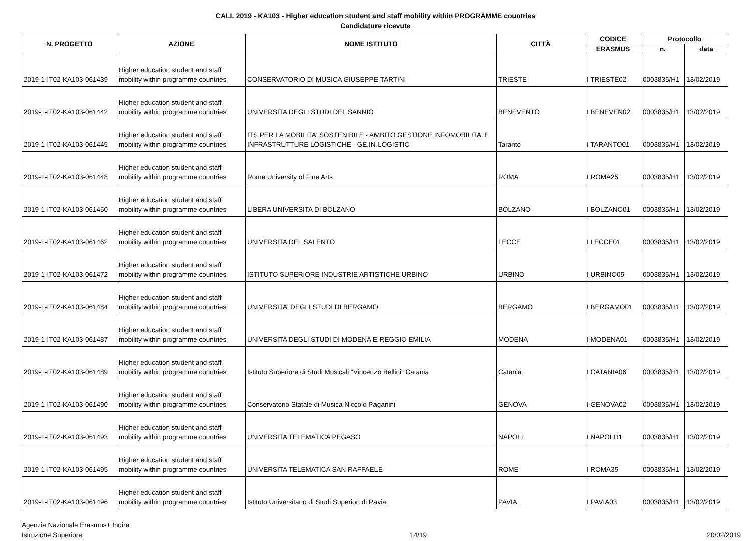CALL 2019 - KA103 - Higher education student and staff mobility within PROGRAMME countries
Candidature ricevute
| N. PROGETTO | AZIONE | NOME ISTITUTO | CITTÀ | CODICE | Protocollo | |
| --- | --- | --- | --- | --- | --- | --- |
| | | | | ERASMUS | n. | data |
| 2019-1-IT02-KA103-061439 | Higher education student and staff mobility within programme countries | CONSERVATORIO DI MUSICA GIUSEPPE TARTINI | TRIESTE | I TRIESTE02 | 0003835/H1 | 13/02/2019 |
| 2019-1-IT02-KA103-061442 | Higher education student and staff mobility within programme countries | UNIVERSITA DEGLI STUDI DEL SANNIO | BENEVENTO | I BENEVEN02 | 0003835/H1 | 13/02/2019 |
| 2019-1-IT02-KA103-061445 | Higher education student and staff mobility within programme countries | ITS PER LA MOBILITA' SOSTENIBILE - AMBITO GESTIONE INFOMOBILITA' E INFRASTRUTTURE LOGISTICHE - GE.IN.LOGISTIC | Taranto | I TARANTO01 | 0003835/H1 | 13/02/2019 |
| 2019-1-IT02-KA103-061448 | Higher education student and staff mobility within programme countries | Rome University of Fine Arts | ROMA | I ROMA25 | 0003835/H1 | 13/02/2019 |
| 2019-1-IT02-KA103-061450 | Higher education student and staff mobility within programme countries | LIBERA UNIVERSITA DI BOLZANO | BOLZANO | I BOLZANO01 | 0003835/H1 | 13/02/2019 |
| 2019-1-IT02-KA103-061462 | Higher education student and staff mobility within programme countries | UNIVERSITA DEL SALENTO | LECCE | I LECCE01 | 0003835/H1 | 13/02/2019 |
| 2019-1-IT02-KA103-061472 | Higher education student and staff mobility within programme countries | ISTITUTO SUPERIORE INDUSTRIE ARTISTICHE URBINO | URBINO | I URBINO05 | 0003835/H1 | 13/02/2019 |
| 2019-1-IT02-KA103-061484 | Higher education student and staff mobility within programme countries | UNIVERSITA' DEGLI STUDI DI BERGAMO | BERGAMO | I BERGAMO01 | 0003835/H1 | 13/02/2019 |
| 2019-1-IT02-KA103-061487 | Higher education student and staff mobility within programme countries | UNIVERSITA DEGLI STUDI DI MODENA E REGGIO EMILIA | MODENA | I MODENA01 | 0003835/H1 | 13/02/2019 |
| 2019-1-IT02-KA103-061489 | Higher education student and staff mobility within programme countries | Istituto Superiore di Studi Musicali "Vincenzo Bellini" Catania | Catania | I CATANIA06 | 0003835/H1 | 13/02/2019 |
| 2019-1-IT02-KA103-061490 | Higher education student and staff mobility within programme countries | Conservatorio Statale di Musica Niccolò Paganini | GENOVA | I GENOVA02 | 0003835/H1 | 13/02/2019 |
| 2019-1-IT02-KA103-061493 | Higher education student and staff mobility within programme countries | UNIVERSITA TELEMATICA PEGASO | NAPOLI | I NAPOLI11 | 0003835/H1 | 13/02/2019 |
| 2019-1-IT02-KA103-061495 | Higher education student and staff mobility within programme countries | UNIVERSITA TELEMATICA SAN RAFFAELE | ROME | I ROMA35 | 0003835/H1 | 13/02/2019 |
| 2019-1-IT02-KA103-061496 | Higher education student and staff mobility within programme countries | Istituto Universitario di Studi Superiori di Pavia | PAVIA | I PAVIA03 | 0003835/H1 | 13/02/2019 |
Agenzia Nazionale Erasmus+ Indire
Istruzione Superiore
14/19 20/02/2019